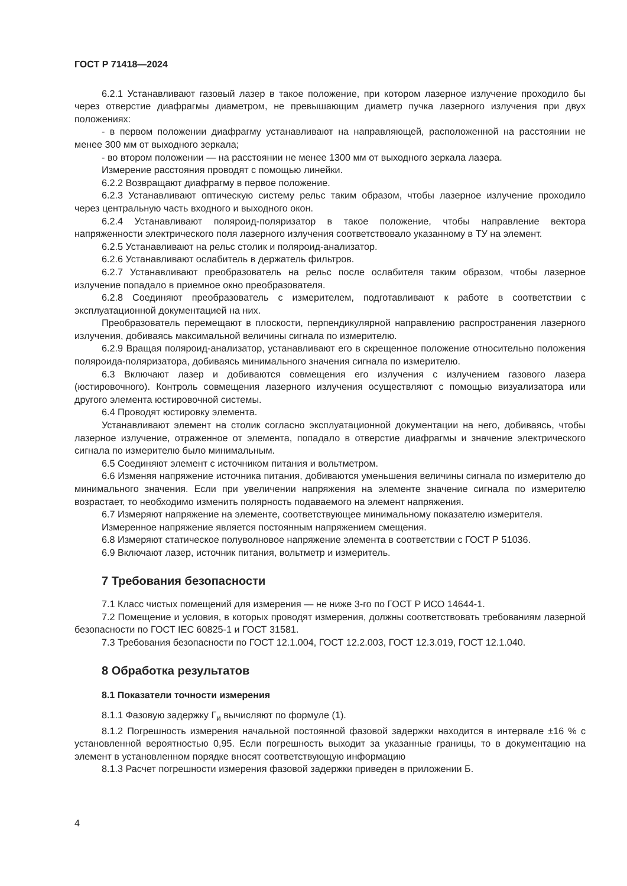ГОСТ Р 71418—2024
6.2.1 Устанавливают газовый лазер в такое положение, при котором лазерное излучение проходило бы через отверстие диафрагмы диаметром, не превышающим диаметр пучка лазерного излучения при двух положениях:
- в первом положении диафрагму устанавливают на направляющей, расположенной на расстоянии не менее 300 мм от выходного зеркала;
- во втором положении — на расстоянии не менее 1300 мм от выходного зеркала лазера.
Измерение расстояния проводят с помощью линейки.
6.2.2 Возвращают диафрагму в первое положение.
6.2.3 Устанавливают оптическую систему рельс таким образом, чтобы лазерное излучение проходило через центральную часть входного и выходного окон.
6.2.4 Устанавливают поляроид-поляризатор в такое положение, чтобы направление вектора напряженности электрического поля лазерного излучения соответствовало указанному в ТУ на элемент.
6.2.5 Устанавливают на рельс столик и поляроид-анализатор.
6.2.6 Устанавливают ослабитель в держатель фильтров.
6.2.7 Устанавливают преобразователь на рельс после ослабителя таким образом, чтобы лазерное излучение попадало в приемное окно преобразователя.
6.2.8 Соединяют преобразователь с измерителем, подготавливают к работе в соответствии с эксплуатационной документацией на них.
Преобразователь перемещают в плоскости, перпендикулярной направлению распространения лазерного излучения, добиваясь максимальной величины сигнала по измерителю.
6.2.9 Вращая поляроид-анализатор, устанавливают его в скрещенное положение относительно положения поляроида-поляризатора, добиваясь минимального значения сигнала по измерителю.
6.3 Включают лазер и добиваются совмещения его излучения с излучением газового лазера (юстировочного). Контроль совмещения лазерного излучения осуществляют с помощью визуализатора или другого элемента юстировочной системы.
6.4 Проводят юстировку элемента.
Устанавливают элемент на столик согласно эксплуатационной документации на него, добиваясь, чтобы лазерное излучение, отраженное от элемента, попадало в отверстие диафрагмы и значение электрического сигнала по измерителю было минимальным.
6.5 Соединяют элемент с источником питания и вольтметром.
6.6 Изменяя напряжение источника питания, добиваются уменьшения величины сигнала по измерителю до минимального значения. Если при увеличении напряжения на элементе значение сигнала по измерителю возрастает, то необходимо изменить полярность подаваемого на элемент напряжения.
6.7 Измеряют напряжение на элементе, соответствующее минимальному показателю измерителя.
Измеренное напряжение является постоянным напряжением смещения.
6.8 Измеряют статическое полуволновое напряжение элемента в соответствии с ГОСТ Р 51036.
6.9 Включают лазер, источник питания, вольтметр и измеритель.
7 Требования безопасности
7.1 Класс чистых помещений для измерения — не ниже 3-го по ГОСТ Р ИСО 14644-1.
7.2 Помещение и условия, в которых проводят измерения, должны соответствовать требованиям лазерной безопасности по ГОСТ IEC 60825-1 и ГОСТ 31581.
7.3 Требования безопасности по ГОСТ 12.1.004, ГОСТ 12.2.003, ГОСТ 12.3.019, ГОСТ 12.1.040.
8 Обработка результатов
8.1 Показатели точности измерения
8.1.1 Фазовую задержку Г<sub>и</sub> вычисляют по формуле (1).
8.1.2 Погрешность измерения начальной постоянной фазовой задержки находится в интервале ±16 % с установленной вероятностью 0,95. Если погрешность выходит за указанные границы, то в документацию на элемент в установленном порядке вносят соответствующую информацию
8.1.3 Расчет погрешности измерения фазовой задержки приведен в приложении Б.
4